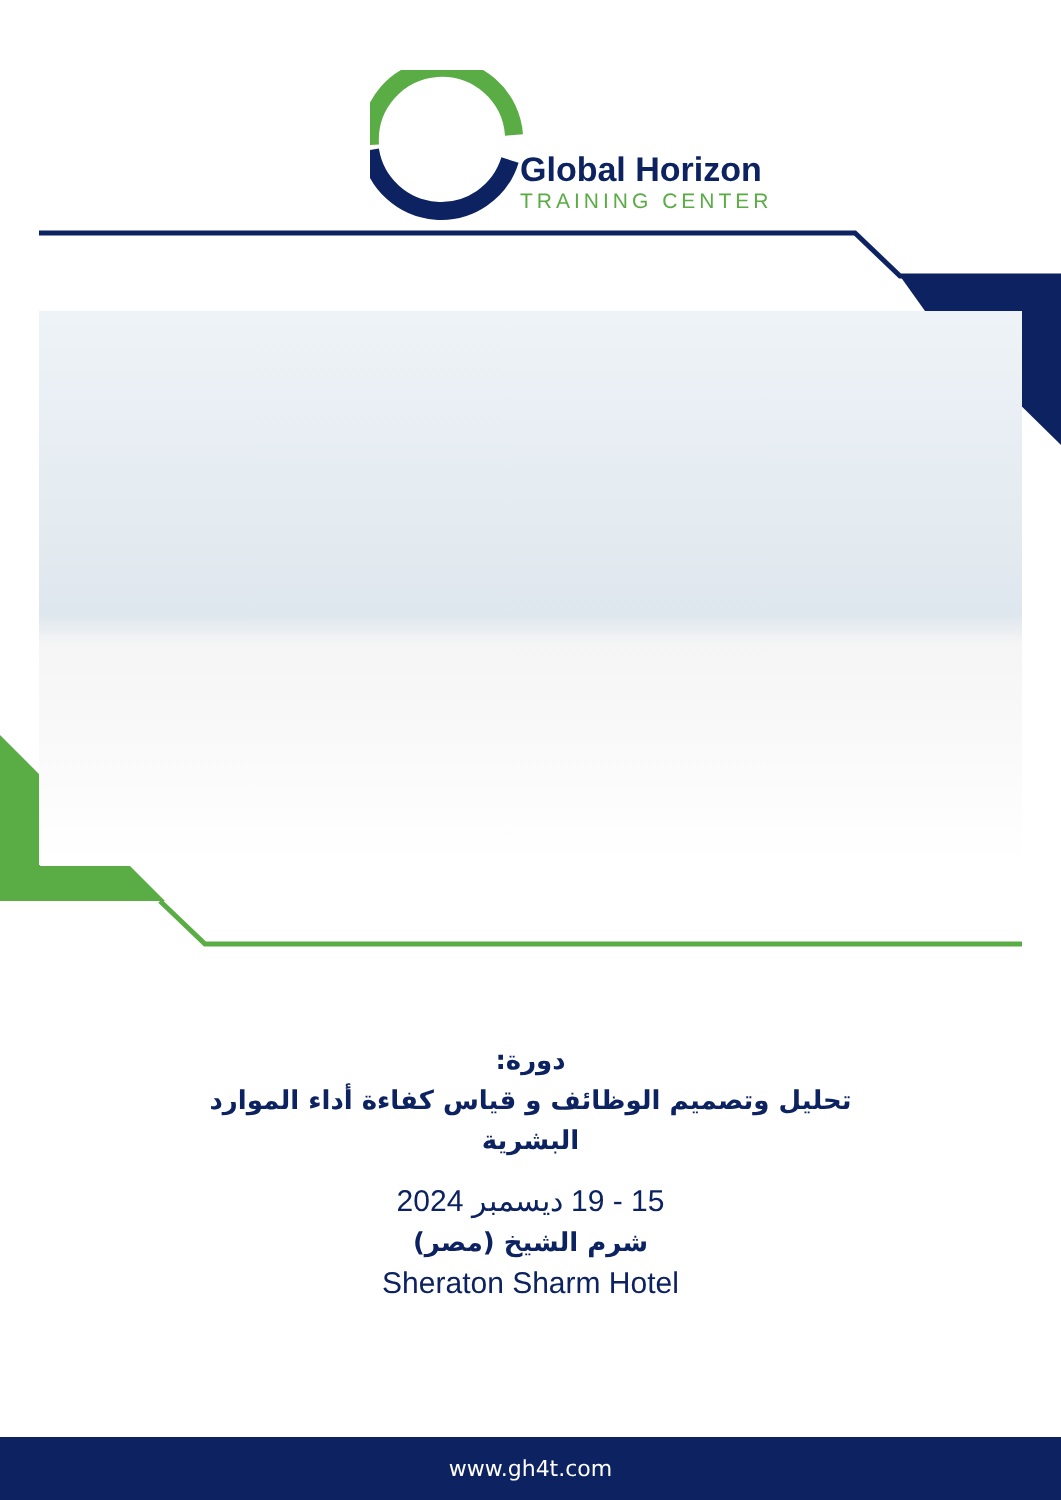Global Horizon
TRAINING CENTER
دورة:
تحليل وتصميم الوظائف و قياس كفاءة أداء الموارد
البشرية
15 - 19 ديسمبر 2024
شرم الشيخ (مصر)
Sheraton Sharm Hotel
www.gh4t.com